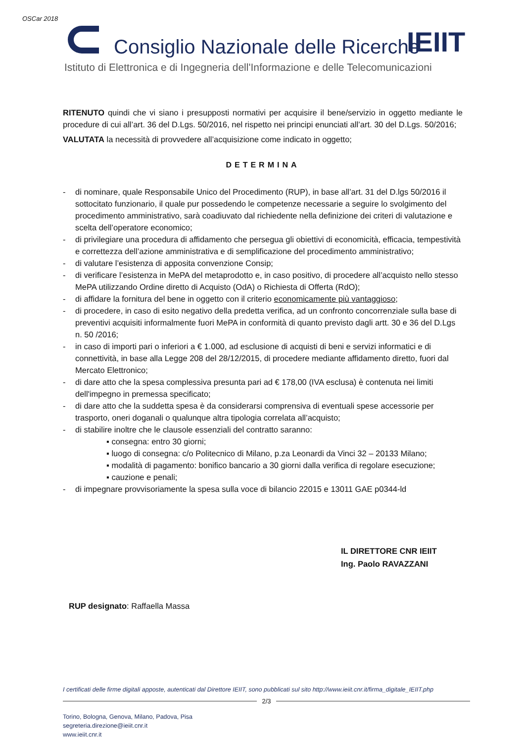OSCar 2018
Consiglio Nazionale delle Ricerche
IEIIT
Istituto di Elettronica e di Ingegneria dell'Informazione e delle Telecomunicazioni
RITENUTO quindi che vi siano i presupposti normativi per acquisire il bene/servizio in oggetto mediante le procedure di cui all’art. 36 del D.Lgs. 50/2016, nel rispetto nei principi enunciati all’art. 30 del D.Lgs. 50/2016;
VALUTATA la necessità di provvedere all’acquisizione come indicato in oggetto;
DETERMINA
- di nominare, quale Responsabile Unico del Procedimento (RUP), in base all’art. 31 del D.lgs 50/2016 il sottocitato funzionario, il quale pur possedendo le competenze necessarie a seguire lo svolgimento del procedimento amministrativo, sarà coadiuvato dal richiedente nella definizione dei criteri di valutazione e scelta dell’operatore economico;
- di privilegiare una procedura di affidamento che persegua gli obiettivi di economicità, efficacia, tempestività e correttezza dell’azione amministrativa e di semplificazione del procedimento amministrativo;
- di valutare l’esistenza di apposita convenzione Consip;
- di verificare l’esistenza in MePA del metaprodotto e, in caso positivo, di procedere all’acquisto nello stesso MePA utilizzando Ordine diretto di Acquisto (OdA) o Richiesta di Offerta (RdO);
- di affidare la fornitura del bene in oggetto con il criterio economicamente più vantaggioso;
- di procedere, in caso di esito negativo della predetta verifica, ad un confronto concorrenziale sulla base di preventivi acquisiti informalmente fuori MePA in conformità di quanto previsto dagli artt. 30 e 36 del D.Lgs n. 50 /2016;
- in caso di importi pari o inferiori a € 1.000, ad esclusione di acquisti di beni e servizi informatici e di connettività, in base alla Legge 208 del 28/12/2015, di procedere mediante affidamento diretto, fuori dal Mercato Elettronico;
- di dare atto che la spesa complessiva presunta pari ad € 178,00 (IVA esclusa) è contenuta nei limiti dell'impegno in premessa specificato;
- di dare atto che la suddetta spesa è da considerarsi comprensiva di eventuali spese accessorie per trasporto, oneri doganali o qualunque altra tipologia correlata all’acquisto;
- di stabilire inoltre che le clausole essenziali del contratto saranno:
▪ consegna: entro 30 giorni;
▪ luogo di consegna: c/o Politecnico di Milano, p.za Leonardi da Vinci 32 – 20133 Milano;
▪ modalità di pagamento: bonifico bancario a 30 giorni dalla verifica di regolare esecuzione;
▪ cauzione e penali;
- di impegnare provvisoriamente la spesa sulla voce di bilancio 22015 e 13011 GAE p0344-ld
IL DIRETTORE CNR IEIIT
Ing. Paolo RAVAZZANI
RUP designato: Raffaella Massa
I certificati delle firme digitali apposte, autenticati dal Direttore IEIIT, sono pubblicati sul sito http://www.ieiit.cnr.it/firma_digitale_IEIIT.php
2/3
Torino, Bologna, Genova, Milano, Padova, Pisa
segreteria.direzione@ieiit.cnr.it
www.ieiit.cnr.it